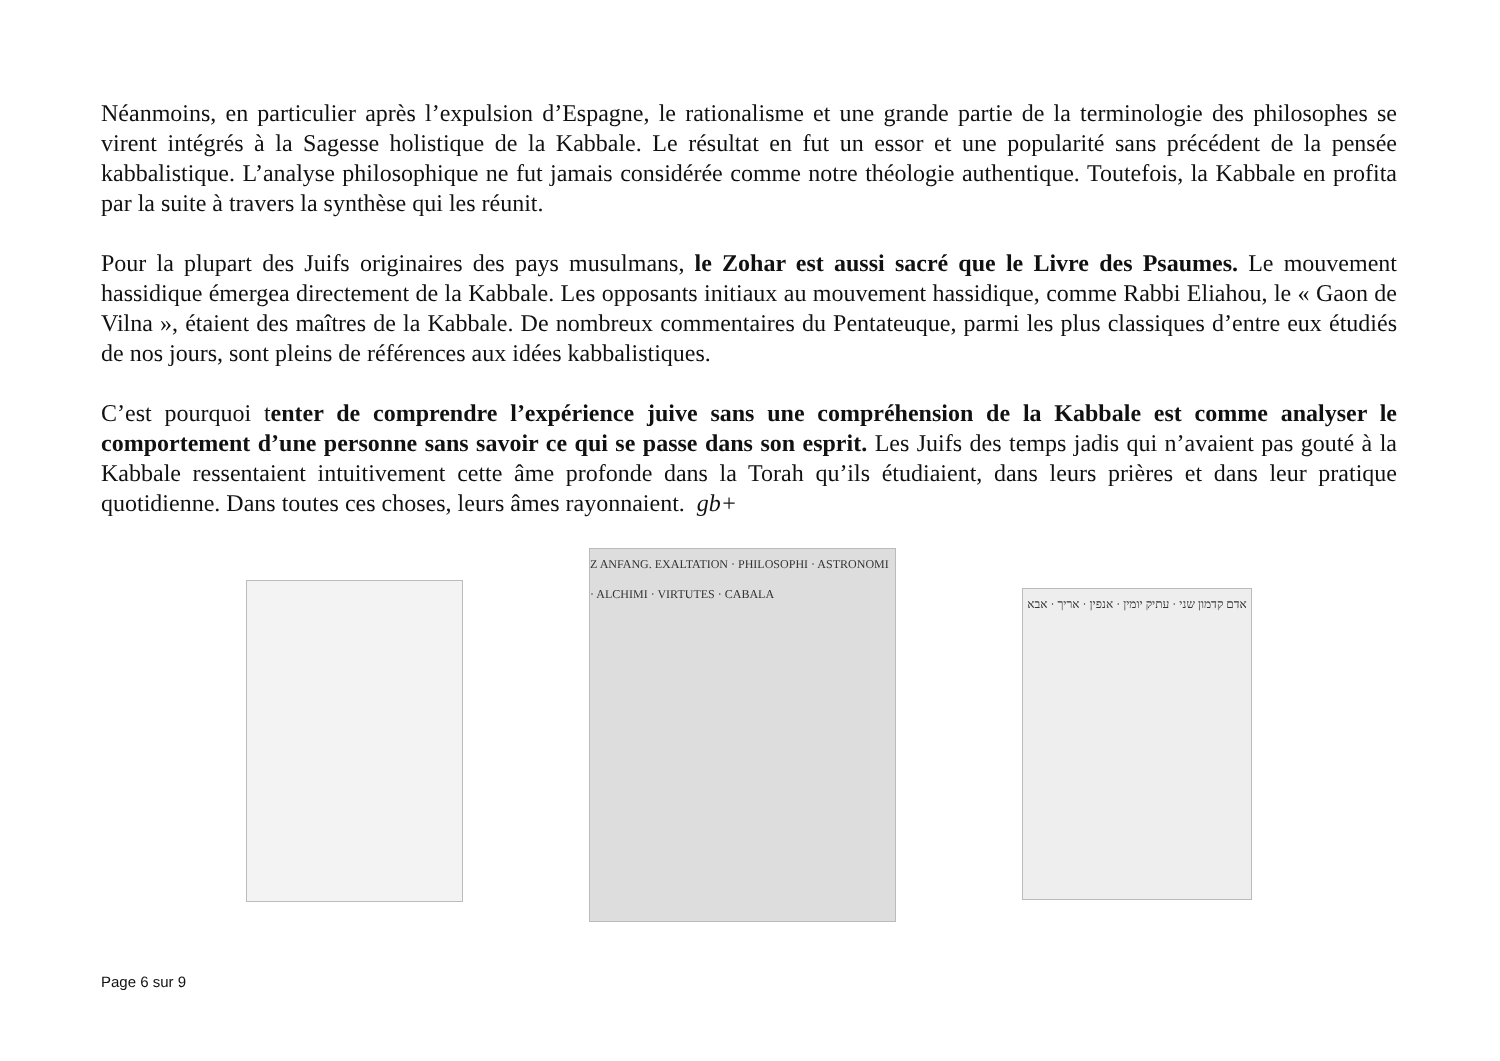Néanmoins, en particulier après l’expulsion d’Espagne, le rationalisme et une grande partie de la terminologie des philosophes se virent intégrés à la Sagesse holistique de la Kabbale. Le résultat en fut un essor et une popularité sans précédent de la pensée kabbalistique. L’analyse philosophique ne fut jamais considérée comme notre théologie authentique. Toutefois, la Kabbale en profita par la suite à travers la synthèse qui les réunit.
Pour la plupart des Juifs originaires des pays musulmans, le Zohar est aussi sacré que le Livre des Psaumes. Le mouvement hassidique émergea directement de la Kabbale. Les opposants initiaux au mouvement hassidique, comme Rabbi Eliahou, le « Gaon de Vilna », étaient des maîtres de la Kabbale. De nombreux commentaires du Pentateuque, parmi les plus classiques d’entre eux étudiés de nos jours, sont pleins de références aux idées kabbalistiques.
C’est pourquoi tenter de comprendre l’expérience juive sans une compréhension de la Kabbale est comme analyser le comportement d’une personne sans savoir ce qui se passe dans son esprit. Les Juifs des temps jadis qui n’avaient pas gouté à la Kabbale ressentaient intuitivement cette âme profonde dans la Torah qu’ils étudiaient, dans leurs prières et dans leur pratique quotidienne. Dans toutes ces choses, leurs âmes rayonnaient. gb+
Z ANFANG. EXALTATION · PHILOSOPHI · ASTRONOMI · ALCHIMI · VIRTUTES · CABALA
אדם קדמון שני · עתיק יומין · אנפין · אריך · אבא
Page 6 sur 9